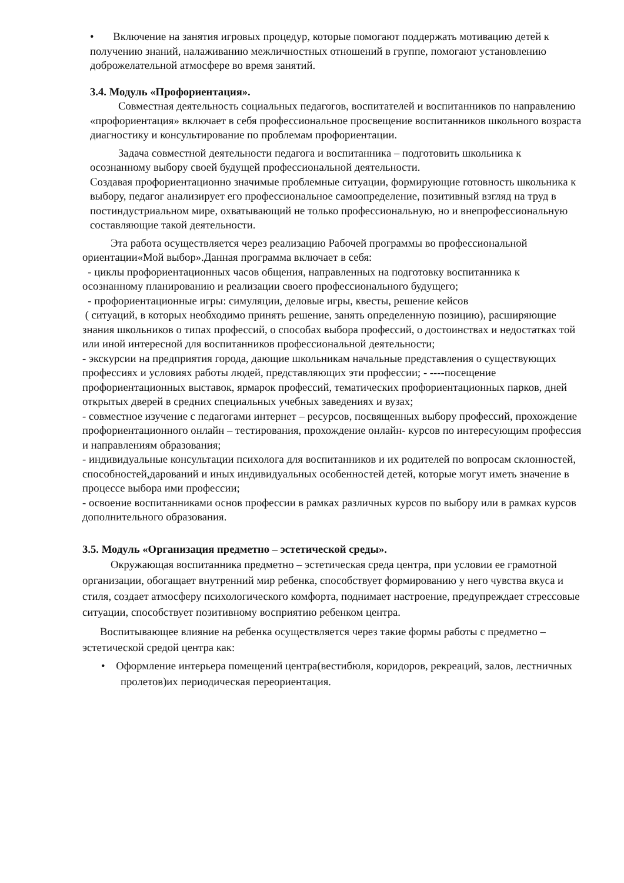• Включение на занятия игровых процедур, которые помогают поддержать мотивацию детей к получению знаний, налаживанию межличностных отношений в группе, помогают установлению доброжелательной атмосфере во время занятий.
3.4. Модуль «Профориентация».
Совместная деятельность социальных педагогов, воспитателей и воспитанников по направлению «профориентация» включает в себя профессиональное просвещение воспитанников школьного возраста диагностику и консультирование по проблемам профориентации.
Задача совместной деятельности педагога и воспитанника – подготовить школьника к осознанному выбору своей будущей профессиональной деятельности.
Создавая профориентационно значимые проблемные ситуации, формирующие готовность школьника к выбору, педагог анализирует его профессиональное самоопределение, позитивный взгляд на труд в постиндустриальном мире, охватывающий не только профессиональную, но и внепрофессиональную составляющие такой деятельности.
Эта работа осуществляется через реализацию Рабочей программы во профессиональной ориентации«Мой выбор».Данная программа включает в себя:
- циклы профориентационных часов общения, направленных на подготовку воспитанника к осознанному планированию и реализации своего профессионального будущего;
- профориентационные игры: симуляции, деловые игры, квесты, решение кейсов
( ситуаций, в которых необходимо принять решение, занять определенную позицию), расширяющие знания школьников о типах профессий, о способах выбора профессий, о достоинствах и недостатках той или иной интересной для воспитанников профессиональной деятельности;
- экскурсии на предприятия города, дающие школьникам начальные представления о существующих профессиях и условиях работы людей, представляющих эти профессии; - ----посещение профориентационных выставок, ярмарок профессий, тематических профориентационных парков, дней открытых дверей в средних специальных учебных заведениях и вузах;
- совместное изучение с педагогами интернет – ресурсов, посвященных выбору профессий, прохождение профориентационного онлайн – тестирования, прохождение онлайн- курсов по интересующим профессия и направлениям образования;
- индивидуальные консультации психолога для воспитанников и их родителей по вопросам склонностей, способностей,дарований и иных индивидуальных особенностей детей, которые могут иметь значение в процессе выбора ими профессии;
- освоение воспитанниками основ профессии в рамках различных курсов по выбору или в рамках курсов дополнительного образования.
3.5. Модуль «Организация предметно – эстетической среды».
Окружающая воспитанника предметно – эстетическая среда центра, при условии ее грамотной организации, обогащает внутренний мир ребенка, способствует формированию у него чувства вкуса и стиля, создает атмосферу психологического комфорта, поднимает настроение, предупреждает стрессовые ситуации, способствует позитивному восприятию ребенком центра.
Воспитывающее влияние на ребенка осуществляется через такие формы работы с предметно – эстетической средой центра как:
• Оформление интерьера помещений центра(вестибюля, коридоров, рекреаций, залов, лестничных пролетов)их периодическая переориентация.